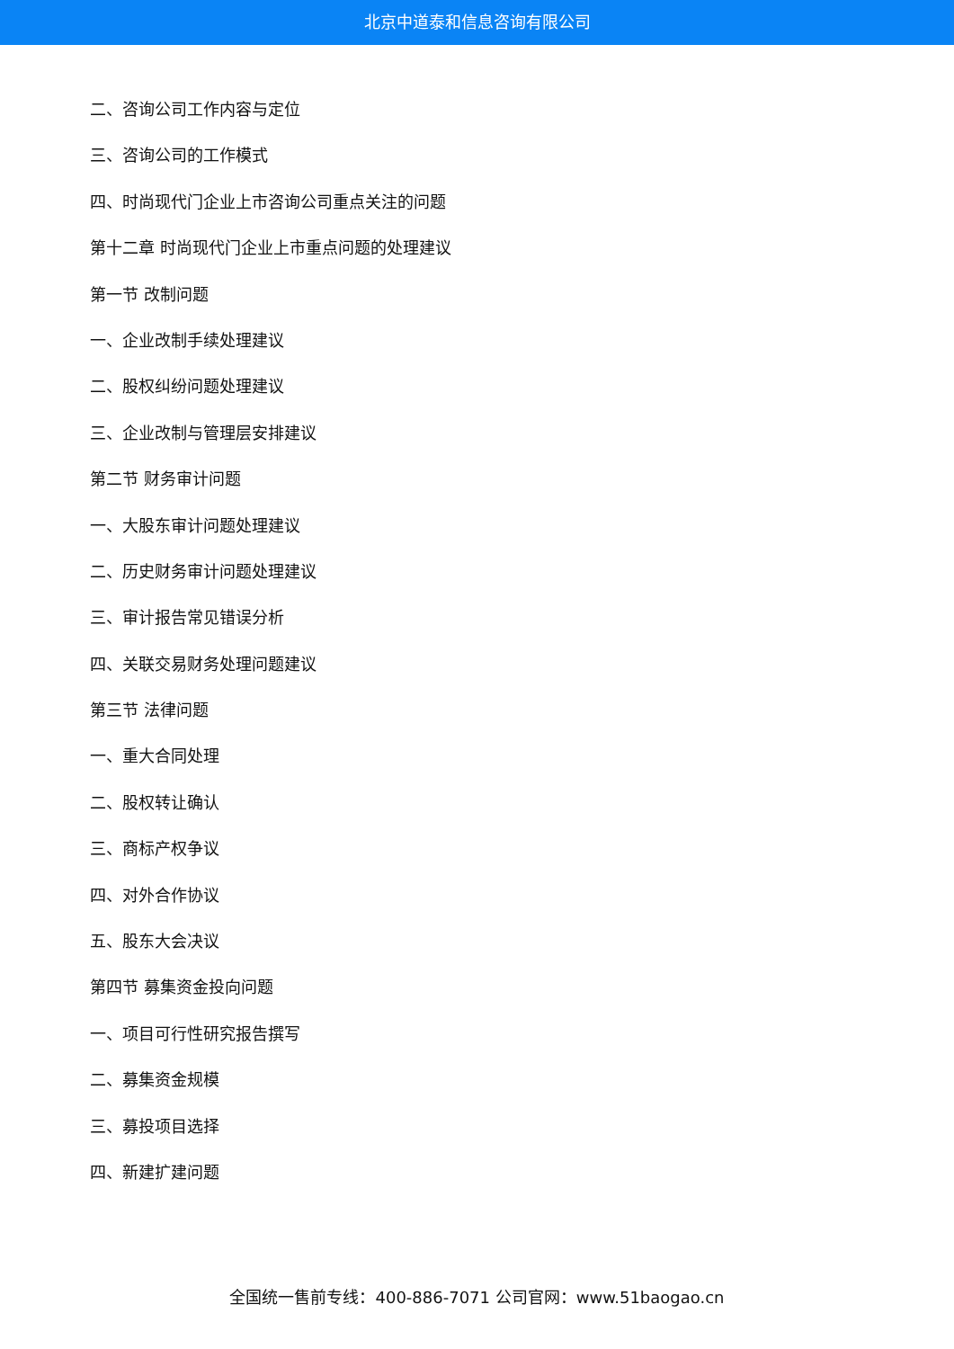北京中道泰和信息咨询有限公司
二、咨询公司工作内容与定位
三、咨询公司的工作模式
四、时尚现代门企业上市咨询公司重点关注的问题
第十二章 时尚现代门企业上市重点问题的处理建议
第一节 改制问题
一、企业改制手续处理建议
二、股权纠纷问题处理建议
三、企业改制与管理层安排建议
第二节 财务审计问题
一、大股东审计问题处理建议
二、历史财务审计问题处理建议
三、审计报告常见错误分析
四、关联交易财务处理问题建议
第三节 法律问题
一、重大合同处理
二、股权转让确认
三、商标产权争议
四、对外合作协议
五、股东大会决议
第四节 募集资金投向问题
一、项目可行性研究报告撰写
二、募集资金规模
三、募投项目选择
四、新建扩建问题
全国统一售前专线：400-886-7071 公司官网：www.51baogao.cn